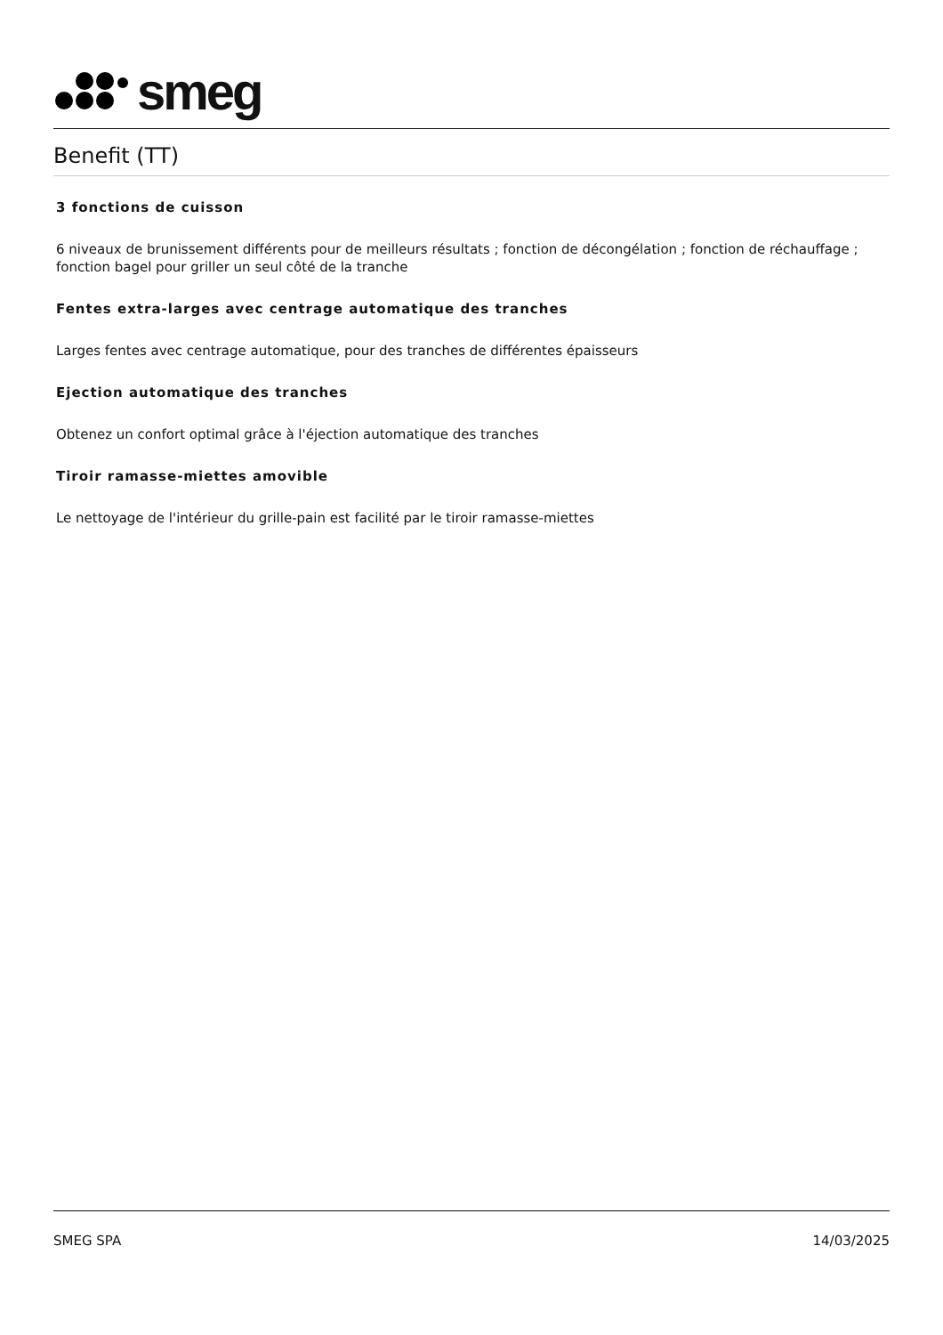smeg
Benefit (TT)
3 fonctions de cuisson
6 niveaux de brunissement différents pour de meilleurs résultats ; fonction de décongélation ; fonction de réchauffage ; fonction bagel pour griller un seul côté de la tranche
Fentes extra-larges avec centrage automatique des tranches
Larges fentes avec centrage automatique, pour des tranches de différentes épaisseurs
Ejection automatique des tranches
Obtenez un confort optimal grâce à l'éjection automatique des tranches
Tiroir ramasse-miettes amovible
Le nettoyage de l'intérieur du grille-pain est facilité par le tiroir ramasse-miettes
SMEG SPA 14/03/2025